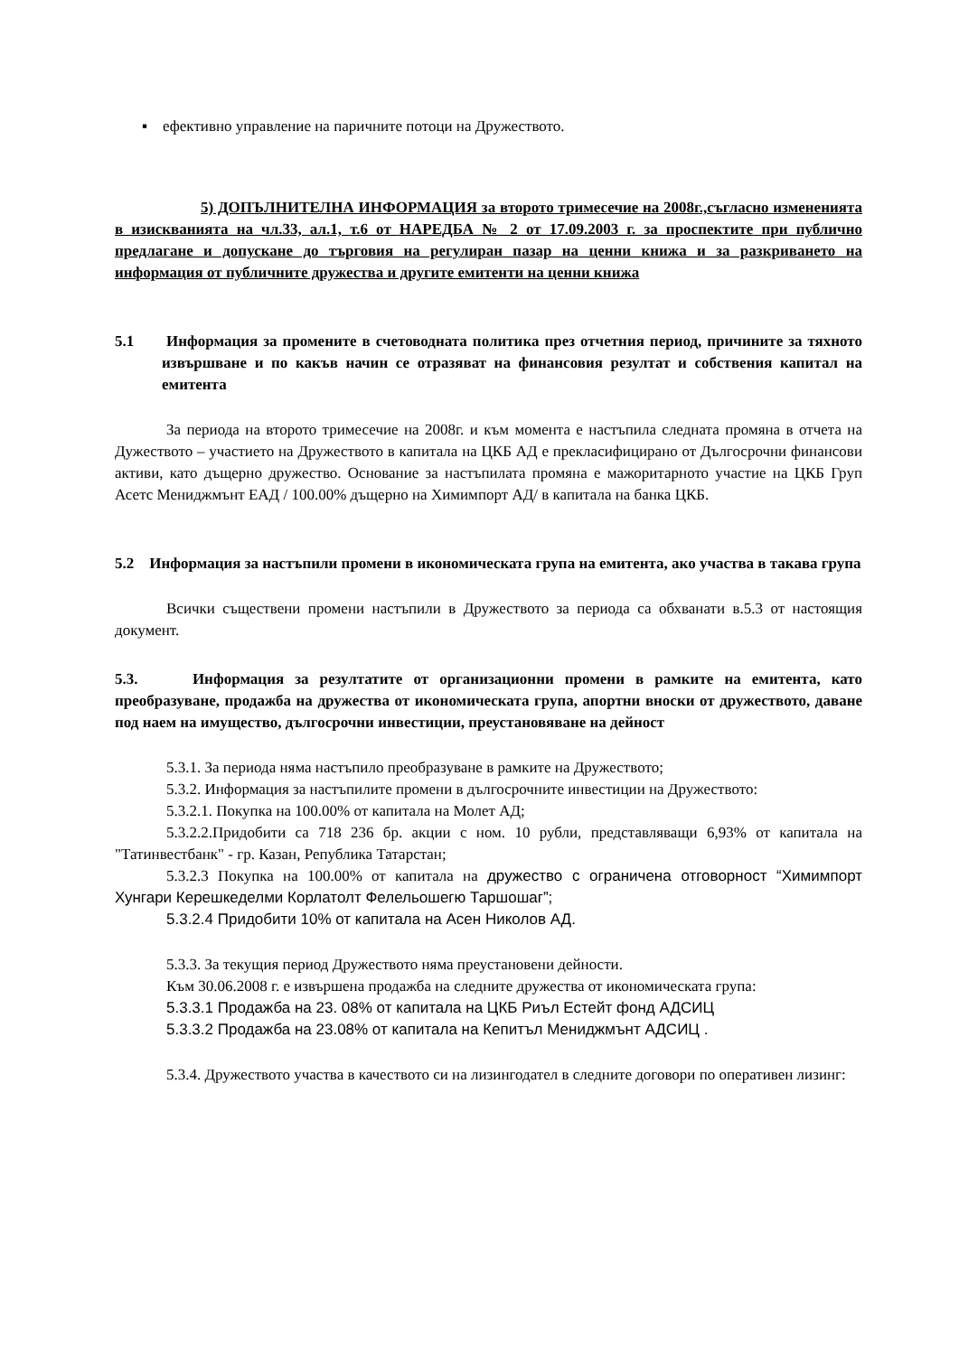▪ ефективно управление на паричните потоци на Дружеството.
5) ДОПЪЛНИТЕЛНА ИНФОРМАЦИЯ за второто тримесечие на 2008г.,съгласно измененията в изискванията на чл.33, ал.1, т.6 от НАРЕДБА № 2 от 17.09.2003 г. за проспектите при публично предлагане и допускане до търговия на регулиран пазар на ценни книжа и за разкриването на информация от публичните дружества и другите емитенти на ценни книжа
5.1 Информация за промените в счетоводната политика през отчетния период, причините за тяхното извършване и по какъв начин се отразяват на финансовия резултат и собствения капитал на емитента
За периода на второто тримесечие на 2008г. и към момента е настъпила следната промяна в отчета на Дужеството – участието на Дружеството в капитала на ЦКБ АД е прекласифицирано от Дългосрочни финансови активи, като дъщерно дружество. Основание за настъпилата промяна е мажоритарното участие на ЦКБ Груп Асетс Мениджмънт ЕАД / 100.00% дъщерно на Химимпорт АД/ в капитала на банка ЦКБ.
5.2 Информация за настъпили промени в икономическата група на емитента, ако участва в такава група
Всички съществени промени настъпили в Дружеството за периода са обхванати в.5.3 от настоящия документ.
5.3. Информация за резултатите от организационни промени в рамките на емитента, като преобразуване, продажба на дружества от икономическата група, апортни вноски от дружеството, даване под наем на имущество, дългосрочни инвестиции, преустановяване на дейност
5.3.1. За периода няма настъпило преобразуване в рамките на Дружеството;
5.3.2. Информация за настъпилите промени в дългосрочните инвестиции на Дружеството:
5.3.2.1. Покупка на 100.00% от капитала на Молет АД;
5.3.2.2.Придобити са 718 236 бр. акции с ном. 10 рубли, представляващи 6,93% от капитала на "Татинвестбанк" - гр. Казан, Република Татарстан;
5.3.2.3 Покупка на 100.00% от капитала на дружество с ограничена отговорност “Химимпорт Хунгари Керешкеделми Корлатолт Фелельошегю Таршошаг”;
5.3.2.4 Придобити 10% от капитала на Асен Николов АД.
5.3.3. За текущия период Дружеството няма преустановени дейности.
Към 30.06.2008 г. е извършена продажба на следните дружества от икономическата група:
5.3.3.1 Продажба на 23. 08% от капитала на ЦКБ Риъл Естейт фонд АДСИЦ
5.3.3.2 Продажба на 23.08% от капитала на Кепитъл Мениджмънт АДСИЦ .
5.3.4. Дружеството участва в качеството си на лизингодател в следните договори по оперативен лизинг: